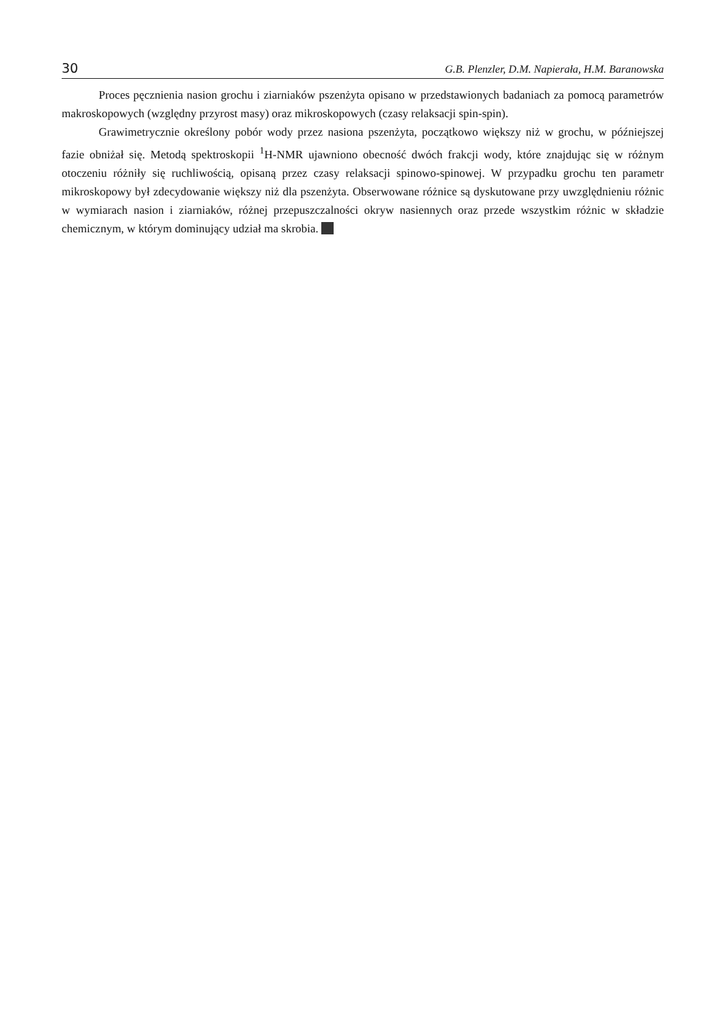30 G.B. Plenzler, D.M. Napierała, H.M. Baranowska
Proces pęcznienia nasion grochu i ziarniaków pszenżyta opisano w przedstawionych badaniach za pomocą parametrów makroskopowych (względny przyrost masy) oraz mikroskopowych (czasy relaksacji spin-spin).
Grawimetrycznie określony pobór wody przez nasiona pszenżyta, początkowo większy niż w grochu, w późniejszej fazie obniżał się. Metodą spektroskopii <sup>1</sup>H-NMR ujawniono obecność dwóch frakcji wody, które znajdując się w różnym otoczeniu różniły się ruchliwością, opisaną przez czasy relaksacji spinowo-spinowej. W przypadku grochu ten parametr mikroskopowy był zdecydowanie większy niż dla pszenżyta. Obserwowane różnice są dyskutowane przy uwzględnieniu różnic w wymiarach nasion i ziarniaków, różnej przepuszczalności okryw nasiennych oraz przede wszystkim różnic w składzie chemicznym, w którym dominujący udział ma skrobia.